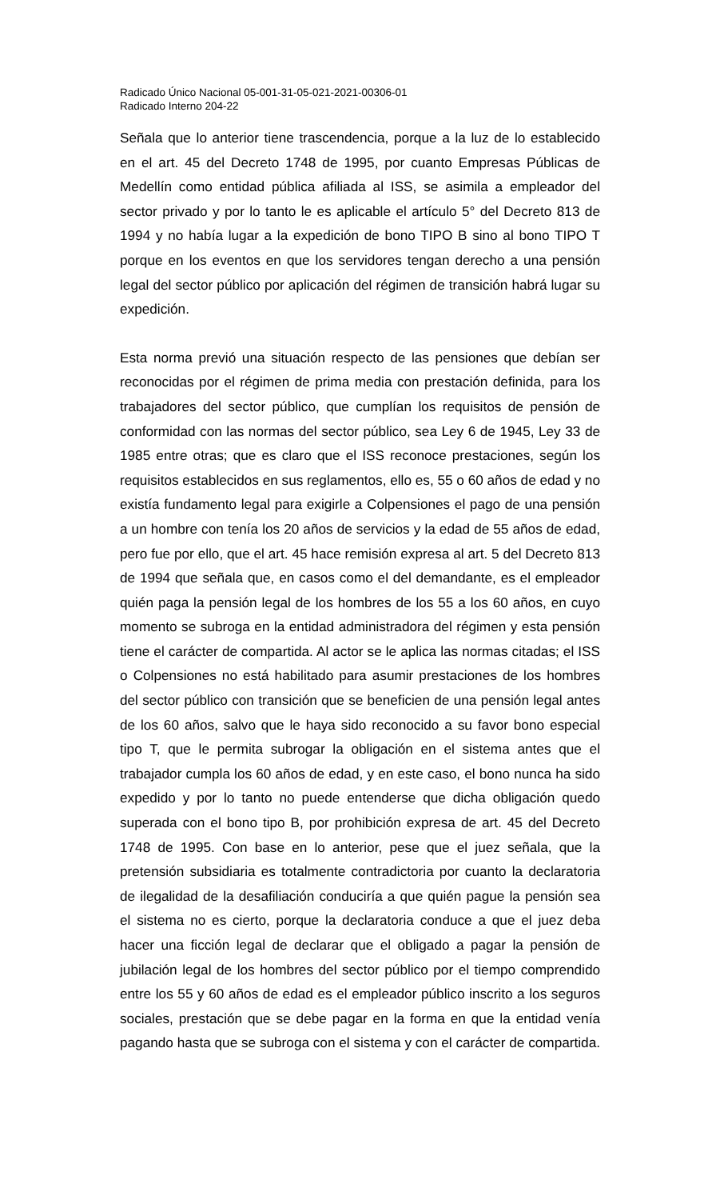Radicado Único Nacional 05-001-31-05-021-2021-00306-01
Radicado Interno 204-22
Señala que lo anterior tiene trascendencia, porque a la luz de lo establecido en el art. 45 del Decreto 1748 de 1995, por cuanto Empresas Públicas de Medellín como entidad pública afiliada al ISS, se asimila a empleador del sector privado y por lo tanto le es aplicable el artículo 5° del Decreto 813 de 1994 y no había lugar a la expedición de bono TIPO B sino al bono TIPO T porque en los eventos en que los servidores tengan derecho a una pensión legal del sector público por aplicación del régimen de transición habrá lugar su expedición.
Esta norma previó una situación respecto de las pensiones que debían ser reconocidas por el régimen de prima media con prestación definida, para los trabajadores del sector público, que cumplían los requisitos de pensión de conformidad con las normas del sector público, sea Ley 6 de 1945, Ley 33 de 1985 entre otras; que es claro que el ISS reconoce prestaciones, según los requisitos establecidos en sus reglamentos, ello es, 55 o 60 años de edad y no existía fundamento legal para exigirle a Colpensiones el pago de una pensión a un hombre con tenía los 20 años de servicios y la edad de 55 años de edad, pero fue por ello, que el art. 45 hace remisión expresa al art. 5 del Decreto 813 de 1994 que señala que, en casos como el del demandante, es el empleador quién paga la pensión legal de los hombres de los 55 a los 60 años, en cuyo momento se subroga en la entidad administradora del régimen y esta pensión tiene el carácter de compartida. Al actor se le aplica las normas citadas; el ISS o Colpensiones no está habilitado para asumir prestaciones de los hombres del sector público con transición que se beneficien de una pensión legal antes de los 60 años, salvo que le haya sido reconocido a su favor bono especial tipo T, que le permita subrogar la obligación en el sistema antes que el trabajador cumpla los 60 años de edad, y en este caso, el bono nunca ha sido expedido y por lo tanto no puede entenderse que dicha obligación quedo superada con el bono tipo B, por prohibición expresa de art. 45 del Decreto 1748 de 1995. Con base en lo anterior, pese que el juez señala, que la pretensión subsidiaria es totalmente contradictoria por cuanto la declaratoria de ilegalidad de la desafiliación conduciría a que quién pague la pensión sea el sistema no es cierto, porque la declaratoria conduce a que el juez deba hacer una ficción legal de declarar que el obligado a pagar la pensión de jubilación legal de los hombres del sector público por el tiempo comprendido entre los 55 y 60 años de edad es el empleador público inscrito a los seguros sociales, prestación que se debe pagar en la forma en que la entidad venía pagando hasta que se subroga con el sistema y con el carácter de compartida.